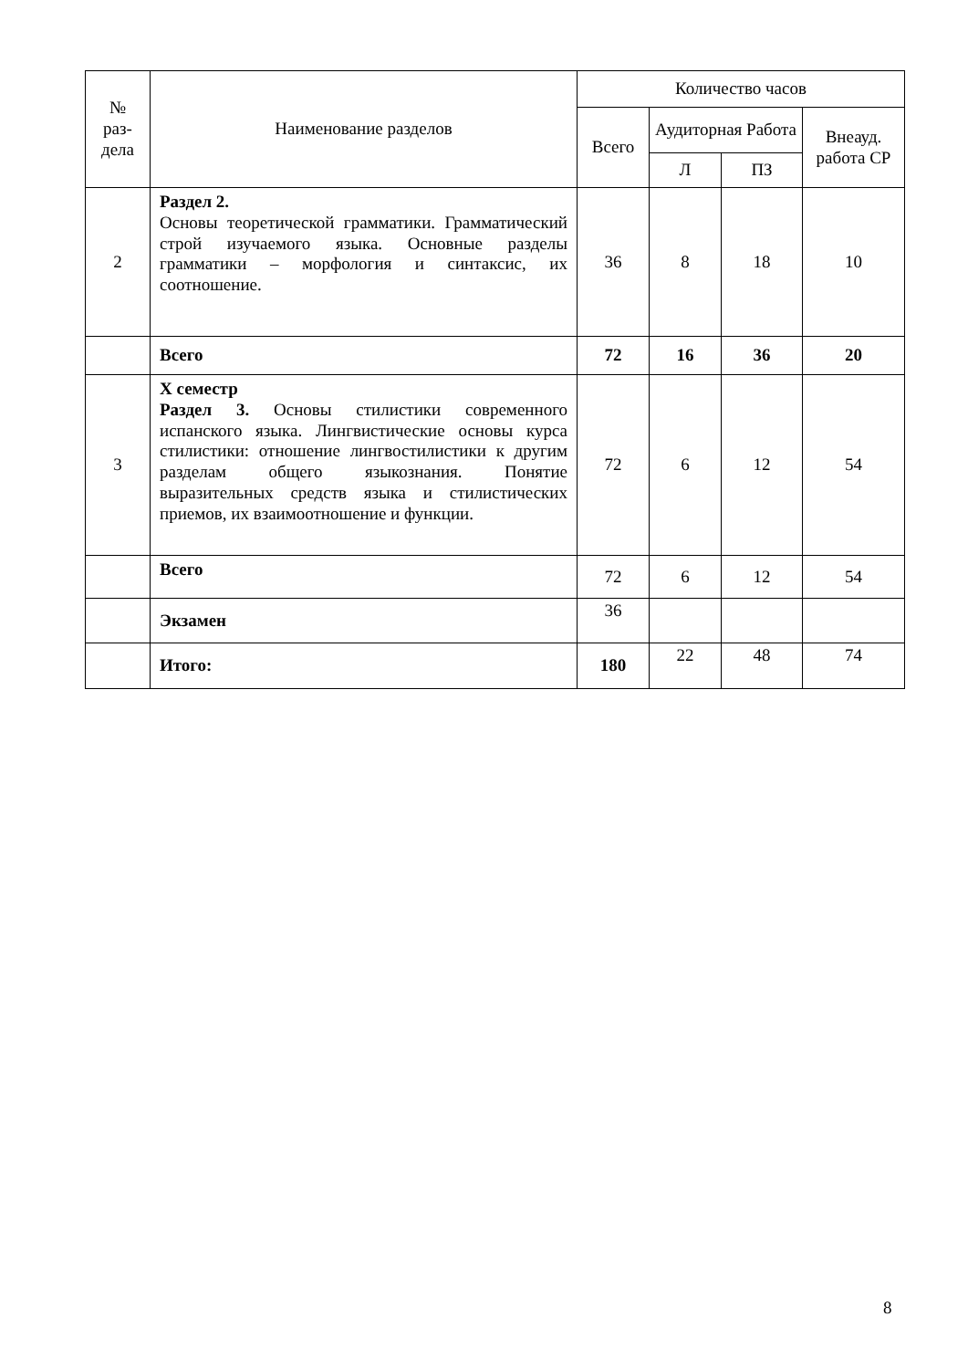| № раз- дела | Наименование разделов | Количество часов | | | |
| --- | --- | --- | --- | --- | --- |
| | | Всего | Аудиторная Работа | | Внеауд. работа СР |
| | | | Л | ПЗ | |
| 2 | Раздел 2. Основы теоретической грамматики. Грамматический строй изучаемого языка. Основные разделы грамматики – морфология и синтаксис, их соотношение. | 36 | 8 | 18 | 10 |
| | Всего | 72 | 16 | 36 | 20 |
| 3 | X семестр Раздел 3. Основы стилистики современного испанского языка. Лингвистические основы курса стилистики: отношение лингвостилистики к другим разделам общего языкознания. Понятие выразительных средств языка и стилистических приемов, их взаимоотношение и функции. | 72 | 6 | 12 | 54 |
| | Всего | 72 | 6 | 12 | 54 |
| | Экзамен | 36 | | | |
| | Итого: | 180 | 22 | 48 | 74 |
8